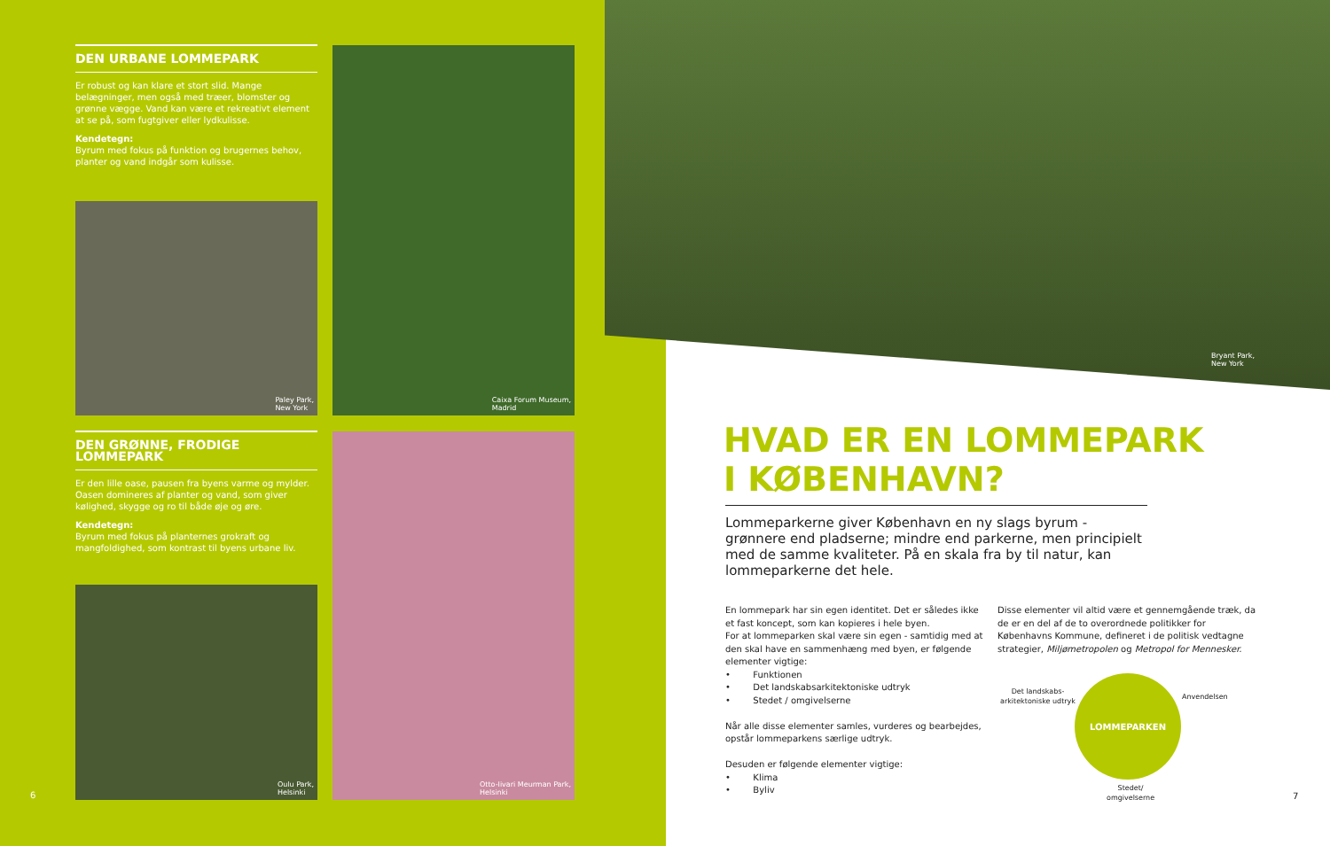DEN URBANE LOMMEPARK
Er robust og kan klare et stort slid. Mange belægninger, men også med træer, blomster og grønne vægge. Vand kan være et rekreativt element at se på, som fugtgiver eller lydkulisse.
Kendetegn:
Byrum med fokus på funktion og brugernes behov, planter og vand indgår som kulisse.
Paley Park,
New York
Caixa Forum Museum,
Madrid
DEN GRØNNE, FRODIGE LOMMEPARK
Er den lille oase, pausen fra byens varme og mylder. Oasen domineres af planter og vand, som giver kølighed, skygge og ro til både øje og øre.
Kendetegn:
Byrum med fokus på planternes grokraft og mangfoldighed, som kontrast til byens urbane liv.
Oulu Park,
Helsinki
Otto-Iivari Meurman Park,
Helsinki
6
Bryant Park,
New York
HVAD ER EN LOMMEPARK
I KØBENHAVN?
Lommeparkerne giver København en ny slags byrum - grønnere end pladserne; mindre end parkerne, men principielt med de samme kvaliteter. På en skala fra by til natur, kan lommeparkerne det hele.
En lommepark har sin egen identitet. Det er således ikke et fast koncept, som kan kopieres i hele byen.
For at lommeparken skal være sin egen - samtidig med at den skal have en sammenhæng med byen, er følgende elementer vigtige:
• Funktionen
• Det landskabsarkitektoniske udtryk
• Stedet / omgivelserne
Når alle disse elementer samles, vurderes og bearbejdes, opstår lommeparkens særlige udtryk.
Desuden er følgende elementer vigtige:
• Klima
• Byliv
Disse elementer vil altid være et gennemgående træk, da de er en del af de to overordnede politikker for Københavns Kommune, defineret i de politisk vedtagne strategier, Miljømetropolen og Metropol for Mennesker.
LOMMEPARKEN
Det landskabs-
arkitektoniske udtryk
Anvendelsen
Stedet/
omgivelserne
7